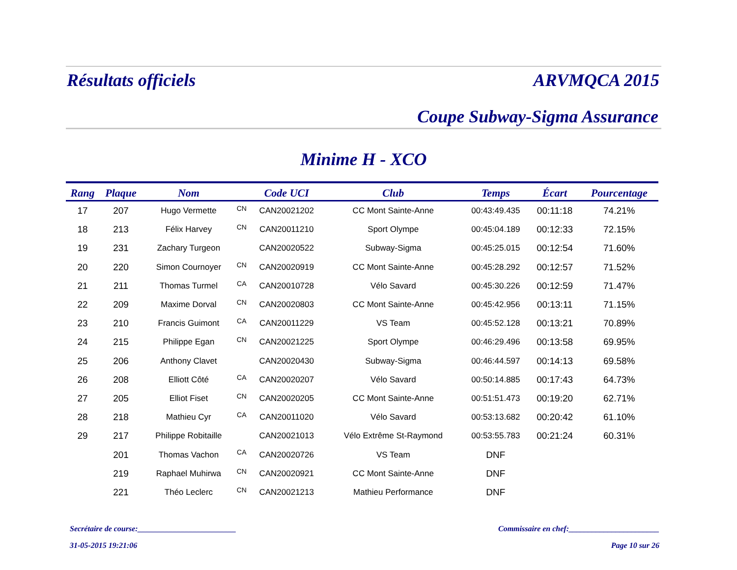Résultats officiels ARVMQCA 2015
Coupe Subway-Sigma Assurance
Minime H - XCO
| Rang | Plaque | Nom | | Code UCI | Club | Temps | Écart | Pourcentage |
| --- | --- | --- | --- | --- | --- | --- | --- | --- |
| 17 | 207 | Hugo Vermette | CN | CAN20021202 | CC Mont Sainte-Anne | 00:43:49.435 | 00:11:18 | 74.21% |
| 18 | 213 | Félix Harvey | CN | CAN20011210 | Sport Olympe | 00:45:04.189 | 00:12:33 | 72.15% |
| 19 | 231 | Zachary Turgeon | | CAN20020522 | Subway-Sigma | 00:45:25.015 | 00:12:54 | 71.60% |
| 20 | 220 | Simon Cournoyer | CN | CAN20020919 | CC Mont Sainte-Anne | 00:45:28.292 | 00:12:57 | 71.52% |
| 21 | 211 | Thomas Turmel | CA | CAN20010728 | Vélo Savard | 00:45:30.226 | 00:12:59 | 71.47% |
| 22 | 209 | Maxime Dorval | CN | CAN20020803 | CC Mont Sainte-Anne | 00:45:42.956 | 00:13:11 | 71.15% |
| 23 | 210 | Francis Guimont | CA | CAN20011229 | VS Team | 00:45:52.128 | 00:13:21 | 70.89% |
| 24 | 215 | Philippe Egan | CN | CAN20021225 | Sport Olympe | 00:46:29.496 | 00:13:58 | 69.95% |
| 25 | 206 | Anthony Clavet | | CAN20020430 | Subway-Sigma | 00:46:44.597 | 00:14:13 | 69.58% |
| 26 | 208 | Elliott Côté | CA | CAN20020207 | Vélo Savard | 00:50:14.885 | 00:17:43 | 64.73% |
| 27 | 205 | Elliot Fiset | CN | CAN20020205 | CC Mont Sainte-Anne | 00:51:51.473 | 00:19:20 | 62.71% |
| 28 | 218 | Mathieu Cyr | CA | CAN20011020 | Vélo Savard | 00:53:13.682 | 00:20:42 | 61.10% |
| 29 | 217 | Philippe Robitaille | | CAN20021013 | Vélo Extrême St-Raymond | 00:53:55.783 | 00:21:24 | 60.31% |
| | 201 | Thomas Vachon | CA | CAN20020726 | VS Team | DNF | | |
| | 219 | Raphael Muhirwa | CN | CAN20020921 | CC Mont Sainte-Anne | DNF | | |
| | 221 | Théo Leclerc | CN | CAN20021213 | Mathieu Performance | DNF | | |
Secrétaire de course:_________________________ Commissaire en chef:_______________________
31-05-2015 19:21:06 Page 10 sur 26